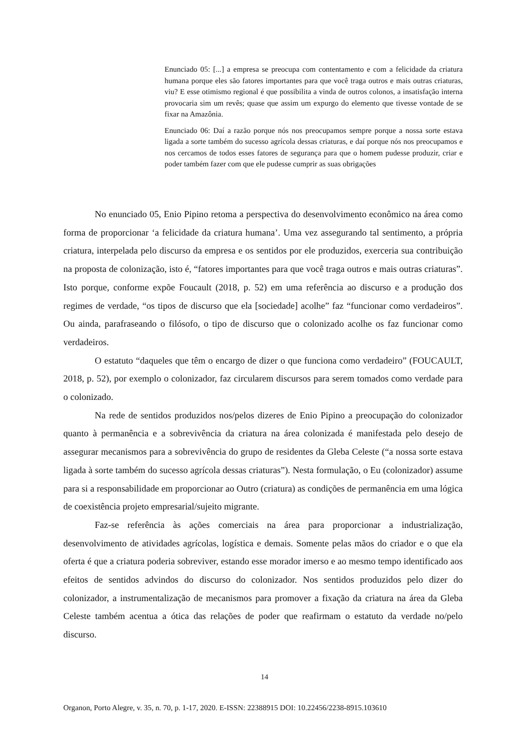Enunciado 05: [...] a empresa se preocupa com contentamento e com a felicidade da criatura humana porque eles são fatores importantes para que você traga outros e mais outras criaturas, viu? E esse otimismo regional é que possibilita a vinda de outros colonos, a insatisfação interna provocaria sim um revês; quase que assim um expurgo do elemento que tivesse vontade de se fixar na Amazônia.
Enunciado 06: Daí a razão porque nós nos preocupamos sempre porque a nossa sorte estava ligada a sorte também do sucesso agrícola dessas criaturas, e daí porque nós nos preocupamos e nos cercamos de todos esses fatores de segurança para que o homem pudesse produzir, criar e poder também fazer com que ele pudesse cumprir as suas obrigações
No enunciado 05, Enio Pipino retoma a perspectiva do desenvolvimento econômico na área como forma de proporcionar ‘a felicidade da criatura humana’. Uma vez assegurando tal sentimento, a própria criatura, interpelada pelo discurso da empresa e os sentidos por ele produzidos, exerceria sua contribuição na proposta de colonização, isto é, “fatores importantes para que você traga outros e mais outras criaturas”. Isto porque, conforme expõe Foucault (2018, p. 52) em uma referência ao discurso e a produção dos regimes de verdade, “os tipos de discurso que ela [sociedade] acolhe” faz “funcionar como verdadeiros”. Ou ainda, parafraseando o filósofo, o tipo de discurso que o colonizado acolhe os faz funcionar como verdadeiros.
O estatuto “daqueles que têm o encargo de dizer o que funciona como verdadeiro” (FOUCAULT, 2018, p. 52), por exemplo o colonizador, faz circularem discursos para serem tomados como verdade para o colonizado.
Na rede de sentidos produzidos nos/pelos dizeres de Enio Pipino a preocupação do colonizador quanto à permanência e a sobrevivência da criatura na área colonizada é manifestada pelo desejo de assegurar mecanismos para a sobrevivência do grupo de residentes da Gleba Celeste (“a nossa sorte estava ligada à sorte também do sucesso agrícola dessas criaturas”). Nesta formulação, o Eu (colonizador) assume para si a responsabilidade em proporcionar ao Outro (criatura) as condições de permanência em uma lógica de coexistência projeto empresarial/sujeito migrante.
Faz-se referência às ações comerciais na área para proporcionar a industrialização, desenvolvimento de atividades agrícolas, logística e demais. Somente pelas mãos do criador e o que ela oferta é que a criatura poderia sobreviver, estando esse morador imerso e ao mesmo tempo identificado aos efeitos de sentidos advindos do discurso do colonizador. Nos sentidos produzidos pelo dizer do colonizador, a instrumentalização de mecanismos para promover a fixação da criatura na área da Gleba Celeste também acentua a ótica das relações de poder que reafirmam o estatuto da verdade no/pelo discurso.
14
Organon, Porto Alegre, v. 35, n. 70, p. 1-17, 2020. E-ISSN: 22388915 DOI: 10.22456/2238-8915.103610